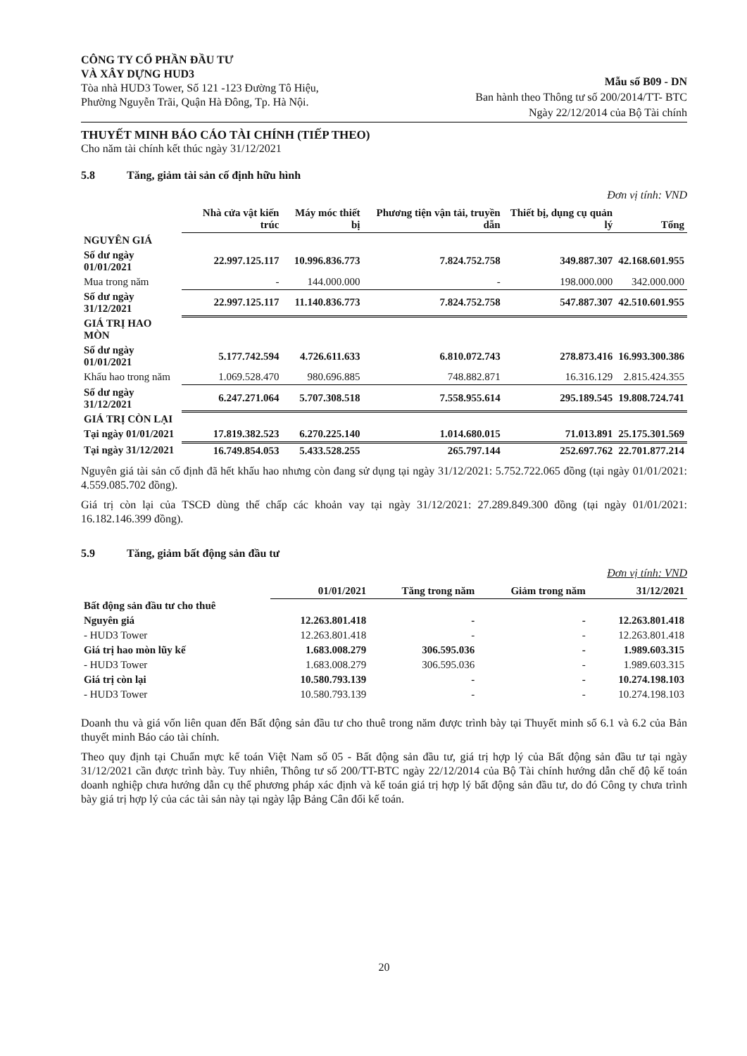CÔNG TY CỔ PHẦN ĐẦU TƯ
VÀ XÂY DỰNG HUD3
Tòa nhà HUD3 Tower, Số 121 -123 Đường Tô Hiệu,
Phường Nguyễn Trãi, Quận Hà Đông, Tp. Hà Nội.
Mẫu số B09 - DN
Ban hành theo Thông tư số 200/2014/TT- BTC
Ngày 22/12/2014 của Bộ Tài chính
THUYẾT MINH BÁO CÁO TÀI CHÍNH (TIẾP THEO)
Cho năm tài chính kết thúc ngày 31/12/2021
5.8 Tăng, giảm tài sản cố định hữu hình
Đơn vị tính: VND
| | Nhà cửa vật kiến trúc | Máy móc thiết bị | Phương tiện vận tải, truyền dẫn | Thiết bị, dụng cụ quản lý | Tổng |
| --- | --- | --- | --- | --- | --- |
| NGUYÊN GIÁ | | | | | |
| Số dư ngày 01/01/2021 | 22.997.125.117 | 10.996.836.773 | 7.824.752.758 | 349.887.307 | 42.168.601.955 |
| Mua trong năm | - | 144.000.000 | - | 198.000.000 | 342.000.000 |
| Số dư ngày 31/12/2021 | 22.997.125.117 | 11.140.836.773 | 7.824.752.758 | 547.887.307 | 42.510.601.955 |
| GIÁ TRỊ HAO MÒN | | | | | |
| Số dư ngày 01/01/2021 | 5.177.742.594 | 4.726.611.633 | 6.810.072.743 | 278.873.416 | 16.993.300.386 |
| Khấu hao trong năm | 1.069.528.470 | 980.696.885 | 748.882.871 | 16.316.129 | 2.815.424.355 |
| Số dư ngày 31/12/2021 | 6.247.271.064 | 5.707.308.518 | 7.558.955.614 | 295.189.545 | 19.808.724.741 |
| GIÁ TRỊ CÒN LẠI | | | | | |
| Tại ngày 01/01/2021 | 17.819.382.523 | 6.270.225.140 | 1.014.680.015 | 71.013.891 | 25.175.301.569 |
| Tại ngày 31/12/2021 | 16.749.854.053 | 5.433.528.255 | 265.797.144 | 252.697.762 | 22.701.877.214 |
Nguyên giá tài sản cố định đã hết khấu hao nhưng còn đang sử dụng tại ngày 31/12/2021: 5.752.722.065 đồng (tại ngày 01/01/2021: 4.559.085.702 đồng).
Giá trị còn lại của TSCĐ dùng thế chấp các khoản vay tại ngày 31/12/2021: 27.289.849.300 đồng (tại ngày 01/01/2021: 16.182.146.399 đồng).
5.9 Tăng, giảm bất động sản đầu tư
Đơn vị tính: VND
| | 01/01/2021 | Tăng trong năm | Giảm trong năm | 31/12/2021 |
| --- | --- | --- | --- | --- |
| Bất động sản đầu tư cho thuê | | | | |
| Nguyên giá | 12.263.801.418 | - | - | 12.263.801.418 |
| - HUD3 Tower | 12.263.801.418 | - | - | 12.263.801.418 |
| Giá trị hao mòn lũy kế | 1.683.008.279 | 306.595.036 | - | 1.989.603.315 |
| - HUD3 Tower | 1.683.008.279 | 306.595.036 | - | 1.989.603.315 |
| Giá trị còn lại | 10.580.793.139 | - | - | 10.274.198.103 |
| - HUD3 Tower | 10.580.793.139 | - | - | 10.274.198.103 |
Doanh thu và giá vốn liên quan đến Bất động sản đầu tư cho thuê trong năm được trình bày tại Thuyết minh số 6.1 và 6.2 của Bản thuyết minh Báo cáo tài chính.
Theo quy định tại Chuẩn mực kế toán Việt Nam số 05 - Bất động sản đầu tư, giá trị hợp lý của Bất động sản đầu tư tại ngày 31/12/2021 cần được trình bày. Tuy nhiên, Thông tư số 200/TT-BTC ngày 22/12/2014 của Bộ Tài chính hướng dẫn chế độ kế toán doanh nghiệp chưa hướng dẫn cụ thể phương pháp xác định và kế toán giá trị hợp lý bất động sản đầu tư, do đó Công ty chưa trình bày giá trị hợp lý của các tài sản này tại ngày lập Bảng Cân đối kế toán.
20